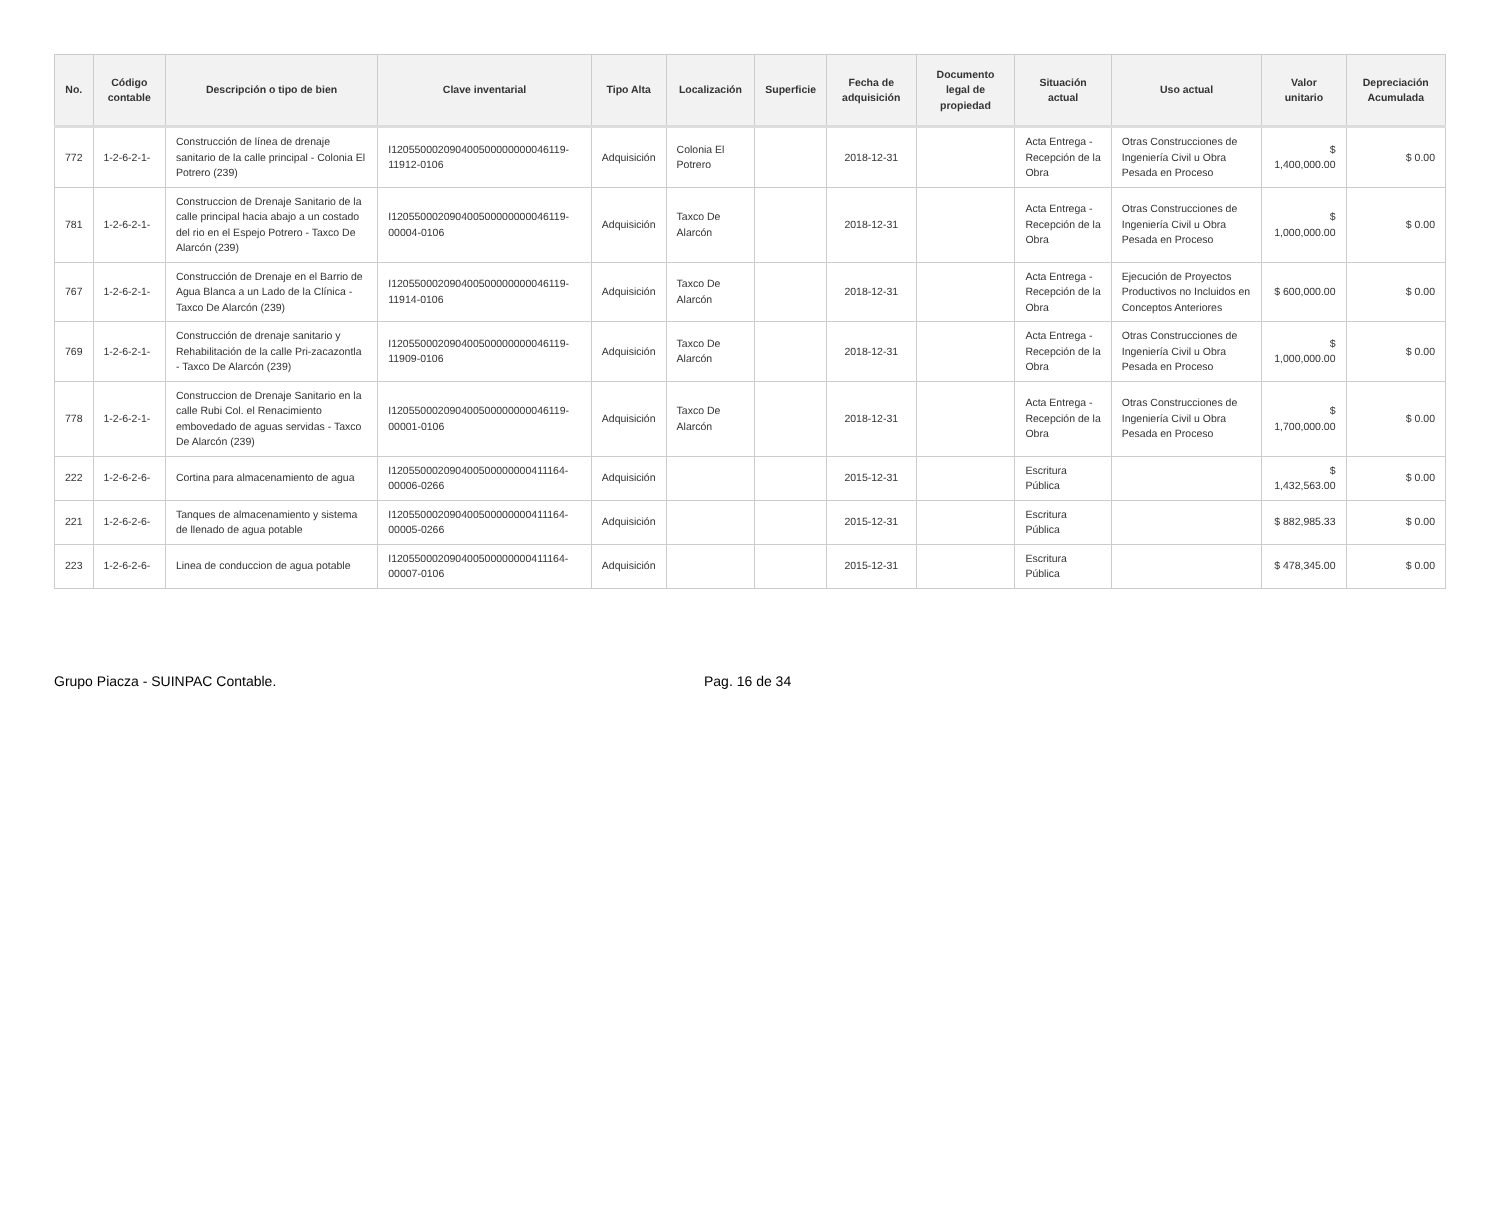| No. | Código contable | Descripción o tipo de bien | Clave inventarial | Tipo Alta | Localización | Superficie | Fecha de adquisición | Documento legal de propiedad | Situación actual | Uso actual | Valor unitario | Depreciación Acumulada |
| --- | --- | --- | --- | --- | --- | --- | --- | --- | --- | --- | --- | --- |
| 772 | 1-2-6-2-1- | Construcción de línea de drenaje sanitario de la calle principal - Colonia El Potrero (239) | I120550002090400500000000046119-11912-0106 | Adquisición | Colonia El Potrero | | 2018-12-31 | | Acta Entrega - Recepción de la Obra | Otras Construcciones de Ingeniería Civil u Obra Pesada en Proceso | $ 1,400,000.00 | $ 0.00 |
| 781 | 1-2-6-2-1- | Construccion de Drenaje Sanitario de la calle principal hacia abajo a un costado del rio en el Espejo Potrero - Taxco De Alarcón (239) | I120550002090400500000000046119-00004-0106 | Adquisición | Taxco De Alarcón | | 2018-12-31 | | Acta Entrega - Recepción de la Obra | Otras Construcciones de Ingeniería Civil u Obra Pesada en Proceso | $ 1,000,000.00 | $ 0.00 |
| 767 | 1-2-6-2-1- | Construcción de Drenaje en el Barrio de Agua Blanca a un Lado de la Clínica - Taxco De Alarcón (239) | I120550002090400500000000046119-11914-0106 | Adquisición | Taxco De Alarcón | | 2018-12-31 | | Acta Entrega - Recepción de la Obra | Ejecución de Proyectos Productivos no Incluidos en Conceptos Anteriores | $ 600,000.00 | $ 0.00 |
| 769 | 1-2-6-2-1- | Construcción de drenaje sanitario y Rehabilitación de la calle Pri-zacazontla - Taxco De Alarcón (239) | I120550002090400500000000046119-11909-0106 | Adquisición | Taxco De Alarcón | | 2018-12-31 | | Acta Entrega - Recepción de la Obra | Otras Construcciones de Ingeniería Civil u Obra Pesada en Proceso | $ 1,000,000.00 | $ 0.00 |
| 778 | 1-2-6-2-1- | Construccion de Drenaje Sanitario en la calle Rubi Col. el Renacimiento embovedado de aguas servidas - Taxco De Alarcón (239) | I120550002090400500000000046119-00001-0106 | Adquisición | Taxco De Alarcón | | 2018-12-31 | | Acta Entrega - Recepción de la Obra | Otras Construcciones de Ingeniería Civil u Obra Pesada en Proceso | $ 1,700,000.00 | $ 0.00 |
| 222 | 1-2-6-2-6- | Cortina para almacenamiento de agua | I120550002090400500000000411164-00006-0266 | Adquisición | | | 2015-12-31 | | Escritura Pública | | $ 1,432,563.00 | $ 0.00 |
| 221 | 1-2-6-2-6- | Tanques de almacenamiento y sistema de llenado de agua potable | I120550002090400500000000411164-00005-0266 | Adquisición | | | 2015-12-31 | | Escritura Pública | | $ 882,985.33 | $ 0.00 |
| 223 | 1-2-6-2-6- | Linea de conduccion de agua potable | I120550002090400500000000411164-00007-0106 | Adquisición | | | 2015-12-31 | | Escritura Pública | | $ 478,345.00 | $ 0.00 |
Grupo Piacza - SUINPAC Contable. Pag. 16 de 34